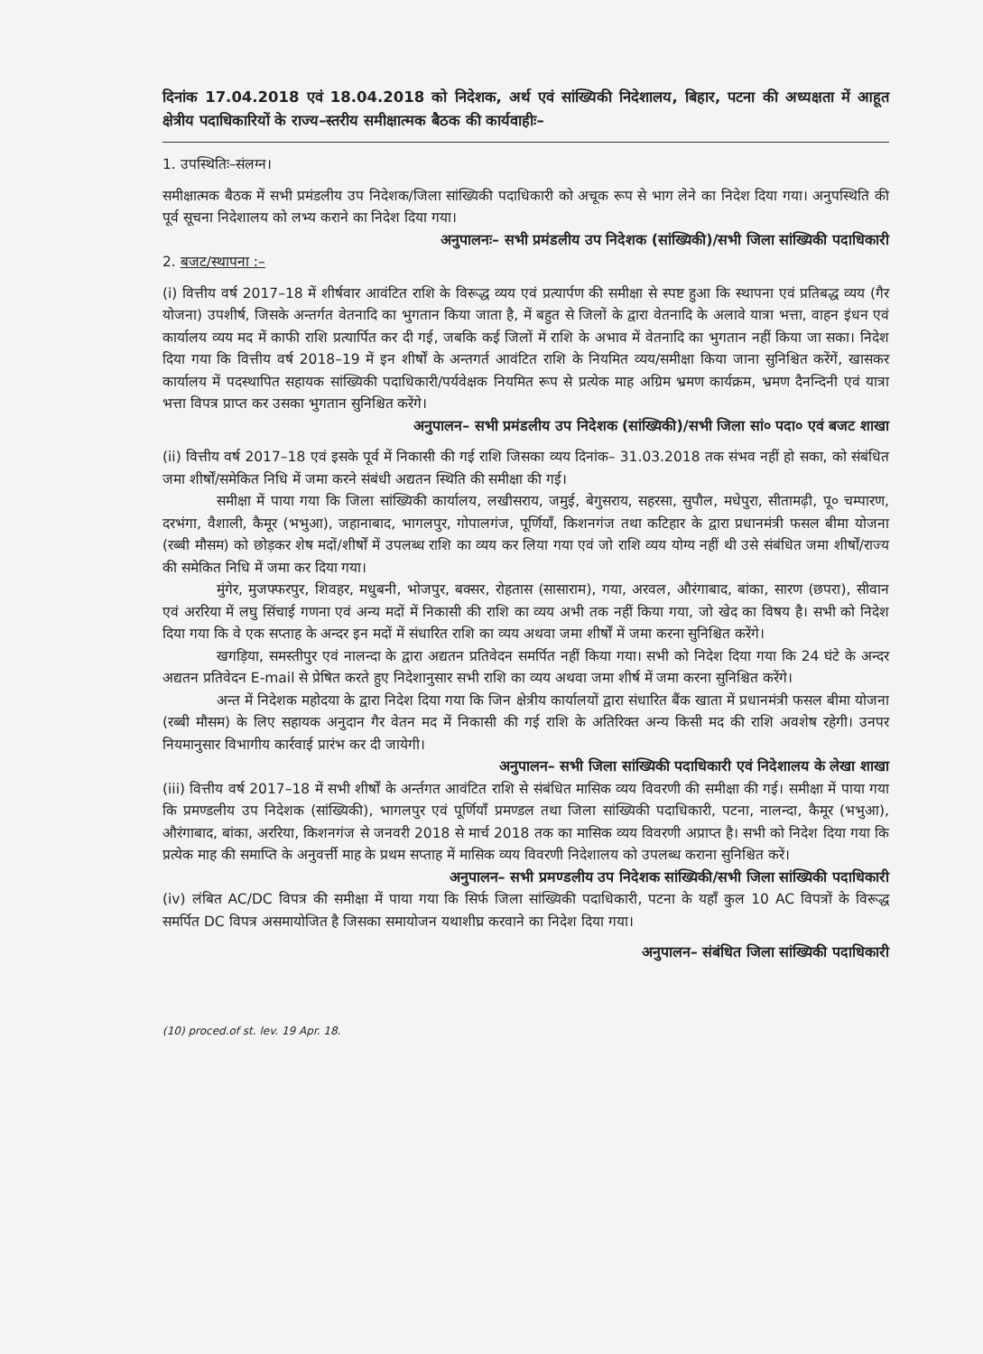दिनांक 17.04.2018 एवं 18.04.2018 को निदेशक, अर्थ एवं सांख्यिकी निदेशालय, बिहार, पटना की अध्यक्षता में आहूत क्षेत्रीय पदाधिकारियों के राज्य–स्तरीय समीक्षात्मक बैठक की कार्यवाहीः–
1. उपस्थितिः–संलग्न।
समीक्षात्मक बैठक में सभी प्रमंडलीय उप निदेशक/जिला सांख्यिकी पदाधिकारी को अचूक रूप से भाग लेने का निदेश दिया गया। अनुपस्थिति की पूर्व सूचना निदेशालय को लभ्य कराने का निदेश दिया गया।
अनुपालनः– सभी प्रमंडलीय उप निदेशक (सांख्यिकी)/सभी जिला सांख्यिकी पदाधिकारी
2. बजट/स्थापना :–
(i) वित्तीय वर्ष 2017–18 में शीर्षवार आवंटित राशि के विरूद्ध व्यय एवं प्रत्यार्पण की समीक्षा से स्पष्ट हुआ कि स्थापना एवं प्रतिबद्ध व्यय (गैर योजना) उपशीर्ष, जिसके अन्तर्गत वेतनादि का भुगतान किया जाता है, में बहुत से जिलों के द्वारा वेतनादि के अलावे यात्रा भत्ता, वाहन इंधन एवं कार्यालय व्यय मद में काफी राशि प्रत्यार्पित कर दी गई, जबकि कई जिलों में राशि के अभाव में वेतनादि का भुगतान नहीं किया जा सका। निदेश दिया गया कि वित्तीय वर्ष 2018–19 में इन शीर्षों के अन्तगर्त आवंटित राशि के नियमित व्यय/समीक्षा किया जाना सुनिश्चित करेंगें, खासकर कार्यालय में पदस्थापित सहायक सांख्यिकी पदाधिकारी/पर्यवेक्षक नियमित रूप से प्रत्येक माह अग्रिम भ्रमण कार्यक्रम, भ्रमण दैनन्दिनी एवं यात्रा भत्ता विपत्र प्राप्त कर उसका भुगतान सुनिश्चित करेंगे।
अनुपालन– सभी प्रमंडलीय उप निदेशक (सांख्यिकी)/सभी जिला सां० पदा० एवं बजट शाखा
(ii) वित्तीय वर्ष 2017–18 एवं इसके पूर्व में निकासी की गई राशि जिसका व्यय दिनांक– 31.03.2018 तक संभव नहीं हो सका, को संबंधित जमा शीर्षों/समेकित निधि में जमा करने संबंधी अद्यतन स्थिति की समीक्षा की गई।
समीक्षा में पाया गया कि जिला सांख्यिकी कार्यालय, लखीसराय, जमुई, बेगुसराय, सहरसा, सुपौल, मधेपुरा, सीतामढ़ी, पू० चम्पारण, दरभंगा, वैशाली, कैमूर (भभुआ), जहानाबाद, भागलपुर, गोपालगंज, पूर्णियाँ, किशनगंज तथा कटिहार के द्वारा प्रधानमंत्री फसल बीमा योजना (रब्बी मौसम) को छोड़कर शेष मदों/शीर्षों में उपलब्ध राशि का व्यय कर लिया गया एवं जो राशि व्यय योग्य नहीं थी उसे संबंधित जमा शीर्षों/राज्य की समेकित निधि में जमा कर दिया गया।
मुंगेर, मुजफ्फरपुर, शिवहर, मधुबनी, भोजपुर, बक्सर, रोहतास (सासाराम), गया, अरवल, औरंगाबाद, बांका, सारण (छपरा), सीवान एवं अररिया में लघु सिंचाई गणना एवं अन्य मदों में निकासी की राशि का व्यय अभी तक नहीं किया गया, जो खेद का विषय है। सभी को निदेश दिया गया कि वे एक सप्ताह के अन्दर इन मदों में संधारित राशि का व्यय अथवा जमा शीर्षों में जमा करना सुनिश्चित करेंगे।
खगड़िया, समस्तीपुर एवं नालन्दा के द्वारा अद्यतन प्रतिवेदन समर्पित नहीं किया गया। सभी को निदेश दिया गया कि 24 घंटे के अन्दर अद्यतन प्रतिवेदन E-mail से प्रेषित करते हुए निदेशानुसार सभी राशि का व्यय अथवा जमा शीर्ष में जमा करना सुनिश्चित करेंगे।
अन्त में निदेशक महोदया के द्वारा निदेश दिया गया कि जिन क्षेत्रीय कार्यालयों द्वारा संधारित बैंक खाता में प्रधानमंत्री फसल बीमा योजना (रब्बी मौसम) के लिए सहायक अनुदान गैर वेतन मद में निकासी की गई राशि के अतिरिक्त अन्य किसी मद की राशि अवशेष रहेगी। उनपर नियमानुसार विभागीय कार्रवाई प्रारंभ कर दी जायेगी।
अनुपालन– सभी जिला सांख्यिकी पदाधिकारी एवं निदेशालय के लेखा शाखा
(iii) वित्तीय वर्ष 2017–18 में सभी शीर्षों के अर्न्तगत आवंटित राशि से संबंधित मासिक व्यय विवरणी की समीक्षा की गई। समीक्षा में पाया गया कि प्रमण्डलीय उप निदेशक (सांख्यिकी), भागलपुर एवं पूर्णियाँ प्रमण्डल तथा जिला सांख्यिकी पदाधिकारी, पटना, नालन्दा, कैमूर (भभुआ), औरंगाबाद, बांका, अररिया, किशनगंज से जनवरी 2018 से मार्च 2018 तक का मासिक व्यय विवरणी अप्राप्त है। सभी को निदेश दिया गया कि प्रत्येक माह की समाप्ति के अनुवर्त्ती माह के प्रथम सप्ताह में मासिक व्यय विवरणी निदेशालय को उपलब्ध कराना सुनिश्चित करें।
अनुपालन– सभी प्रमण्डलीय उप निदेशक सांख्यिकी/सभी जिला सांख्यिकी पदाधिकारी
(iv) लंबित AC/DC विपत्र की समीक्षा में पाया गया कि सिर्फ जिला सांख्यिकी पदाधिकारी, पटना के यहाँ कुल 10 AC विपत्रों के विरूद्ध समर्पित DC विपत्र असमायोजित है जिसका समायोजन यथाशीघ्र करवाने का निदेश दिया गया।
अनुपालन– संबंधित जिला सांख्यिकी पदाधिकारी
(10) proced.of st. lev. 19 Apr. 18.